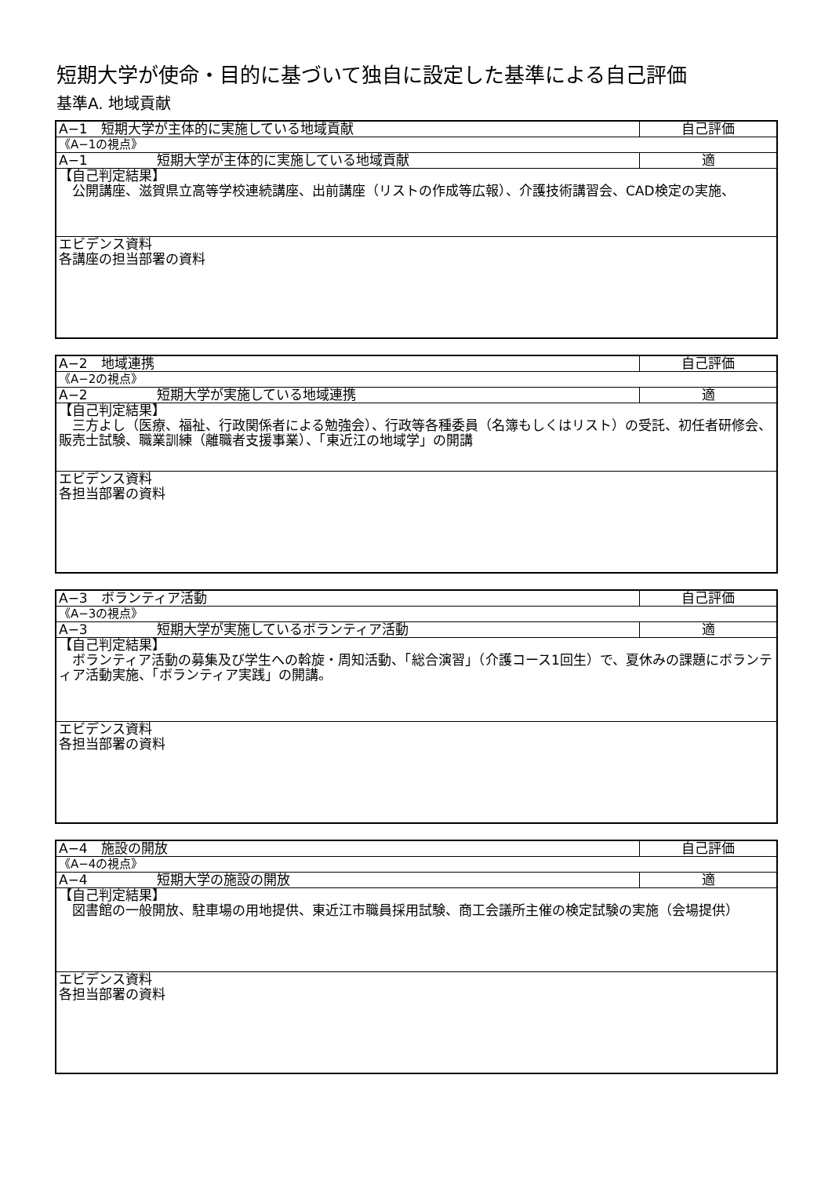短期大学が使命・目的に基づいて独自に設定した基準による自己評価
基準A. 地域貢献
| A−1 短期大学が主体的に実施している地域貢献 | 自己評価 |
| 《A−1の視点》 | |
| A−1 短期大学が主体的に実施している地域貢献 | 適 |
| 【自己判定結果】 公開講座、滋賀県立高等学校連続講座、出前講座（リストの作成等広報）、介護技術講習会、CAD検定の実施、 | |
| エビデンス資料 各講座の担当部署の資料 | |
| A−2 地域連携 | 自己評価 |
| 《A−2の視点》 | |
| A−2 短期大学が実施している地域連携 | 適 |
| 【自己判定結果】 三方よし（医療、福祉、行政関係者による勉強会）、行政等各種委員（名簿もしくはリスト）の受託、初任者研修会、販売士試験、職業訓練（離職者支援事業）、「東近江の地域学」の開講 | |
| エビデンス資料 各担当部署の資料 | |
| A−3 ボランティア活動 | 自己評価 |
| 《A−3の視点》 | |
| A−3 短期大学が実施しているボランティア活動 | 適 |
| 【自己判定結果】 ボランティア活動の募集及び学生への斡旋・周知活動、「総合演習」（介護コース1回生）で、夏休みの課題にボランティア活動実施、「ボランティア実践」の開講。 | |
| エビデンス資料 各担当部署の資料 | |
| A−4 施設の開放 | 自己評価 |
| 《A−4の視点》 | |
| A−4 短期大学の施設の開放 | 適 |
| 【自己判定結果】 図書館の一般開放、駐車場の用地提供、東近江市職員採用試験、商工会議所主催の検定試験の実施（会場提供） | |
| エビデンス資料 各担当部署の資料 | |